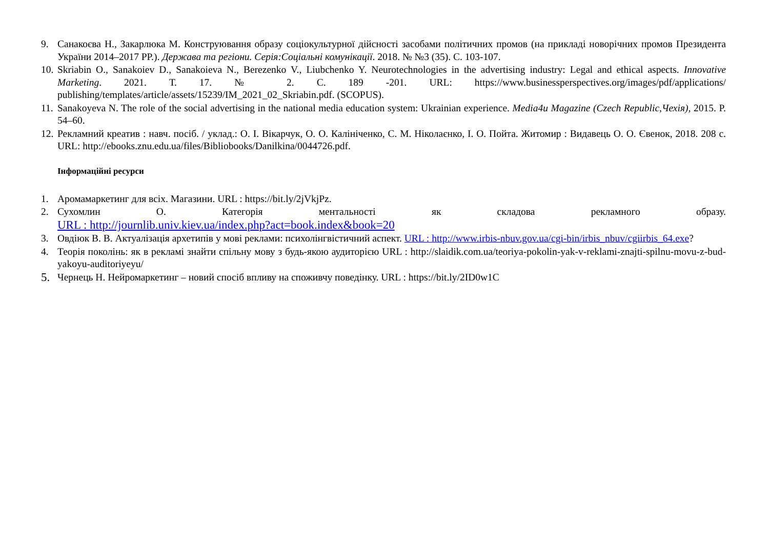9. Санакоєва Н., Закарлюка М. Конструювання образу соціокультурної дійсності засобами політичних промов (на прикладі новорічних промов Президента України 2014–2017 РР.). Держава та регіони. Серія:Соціальні комунікації. 2018. № №3 (35). С. 103-107.
10.
Skriabin O., Sanakoiev D., Sanakoieva N., Berezenko V., Liubchenko Y. Neurotechnologies in the advertising industry: Legal and ethical aspects. Innovative Marketing. 2021. Т. 17. № 2. С. 189 -201. URL: https://www.businessperspectives.org/images/pdf/applications/ publishing/templates/article/assets/15239/IM_2021_02_Skriabin.pdf. (SCOPUS).
11.
Sanakoyeva N. The role of the social advertising in the national media education system: Ukrainian experience. Media4u Magazine (Czech Republic,Чехія), 2015. P. 54–60.
12.
Рекламний креатив : навч. посіб. / уклад.: О. І. Вікарчук, О. О. Калініченко, С. М. Ніколаєнко, І. О. Пойта. Житомир : Видавець О. О. Євенок, 2018. 208 с. URL: http://ebooks.znu.edu.ua/files/Bibliobooks/Danilkina/0044726.pdf.
Інформаційні ресурси
1. Аромамаркетинг для всіх. Магазини. URL : https://bit.ly/2jVkjPz.
2. Сухомлин О. Категорія ментальності як складова рекламного образу.
URL : http://journlib.univ.kiev.ua/index.php?act=book.index&book=20
3. Овдіюк В. В. Актуалізація архетипів у мові реклами: психолінгвістичний аспект. URL : http://www.irbis-nbuv.gov.ua/cgi-bin/irbis_nbuv/cgiirbis_64.exe?
4. Теорія поколінь: як в рекламі знайти спільну мову з будь-якою аудиторією URL : http://slaidik.com.ua/teoriya-pokolin-yak-v-reklami-znajti-spilnu-movu-z-bud-yakoyu-auditoriyeyu/
5.
Чернець Н. Нейромаркетинг – новий спосіб впливу на споживчу поведінку. URL : https://bit.ly/2ID0w1C